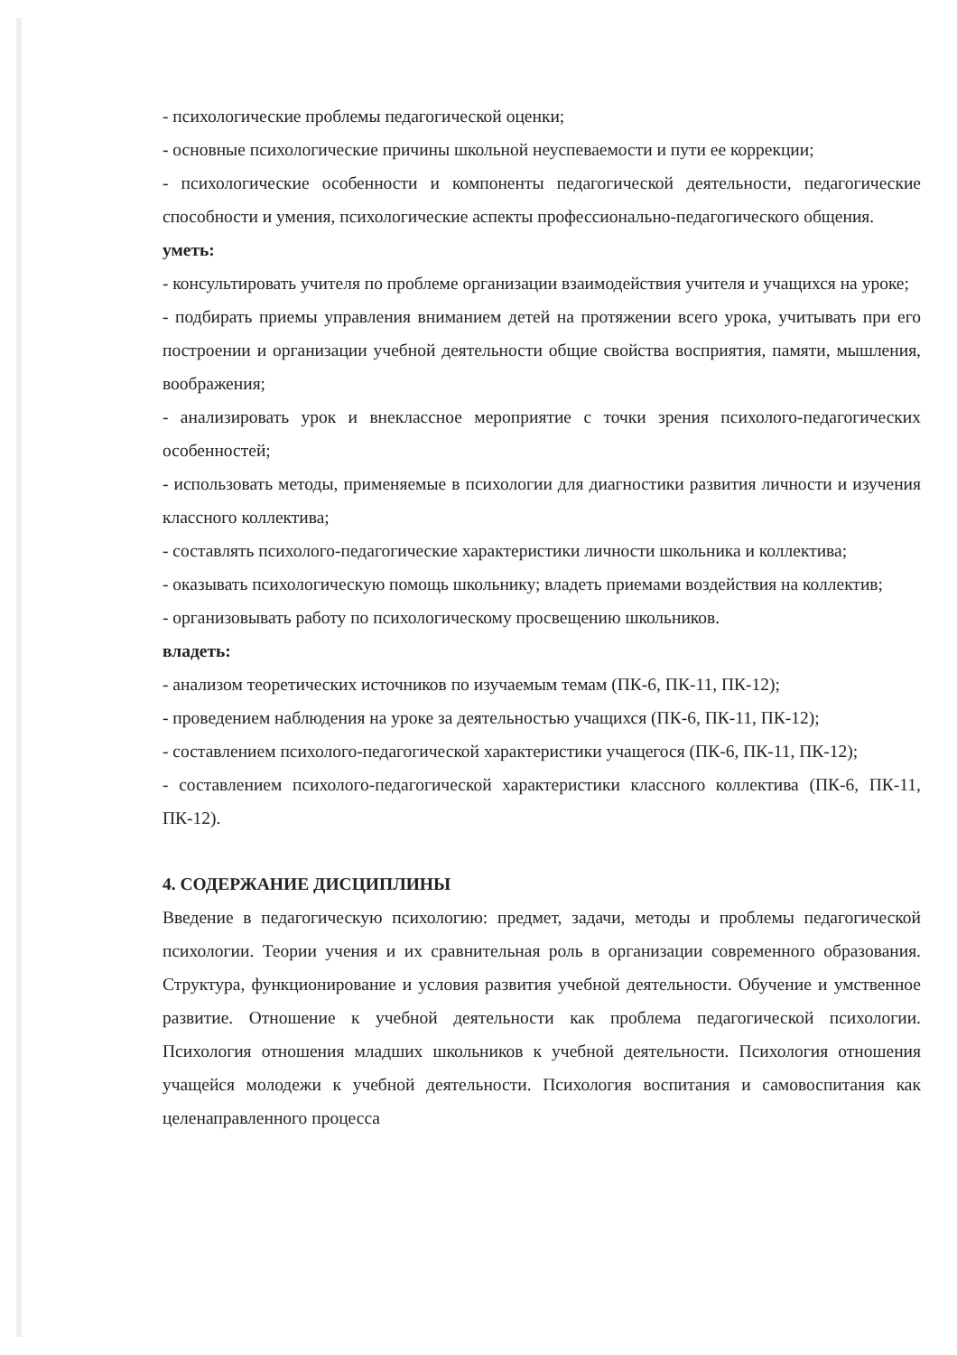- психологические проблемы педагогической оценки;
- основные психологические причины школьной неуспеваемости и пути ее коррекции;
- психологические особенности и компоненты педагогической деятельности, педагогические способности и умения, психологические аспекты профессионально-педагогического общения.
уметь:
- консультировать учителя по проблеме организации взаимодействия учителя и учащихся на уроке;
- подбирать приемы управления вниманием детей на протяжении всего урока, учитывать при его построении и организации учебной деятельности общие свойства восприятия, памяти, мышления, воображения;
- анализировать урок и внеклассное мероприятие с точки зрения психолого-педагогических особенностей;
- использовать методы, применяемые в психологии для диагностики развития личности и изучения классного коллектива;
- составлять психолого-педагогические характеристики личности школьника и коллектива;
- оказывать психологическую помощь школьнику; владеть приемами воздействия на коллектив;
- организовывать работу по психологическому просвещению школьников.
владеть:
- анализом теоретических источников по изучаемым темам (ПК-6, ПК-11, ПК-12);
- проведением наблюдения на уроке за деятельностью учащихся (ПК-6, ПК-11, ПК-12);
- составлением психолого-педагогической характеристики учащегося (ПК-6, ПК-11, ПК-12);
- составлением психолого-педагогической характеристики классного коллектива (ПК-6, ПК-11, ПК-12).
4. СОДЕРЖАНИЕ ДИСЦИПЛИНЫ
Введение в педагогическую психологию: предмет, задачи, методы и проблемы педагогической психологии. Теории учения и их сравнительная роль в организации современного образования. Структура, функционирование и условия развития учебной деятельности. Обучение и умственное развитие. Отношение к учебной деятельности как проблема педагогической психологии. Психология отношения младших школьников к учебной деятельности. Психология отношения учащейся молодежи к учебной деятельности. Психология воспитания и самовоспитания как целенаправленного процесса